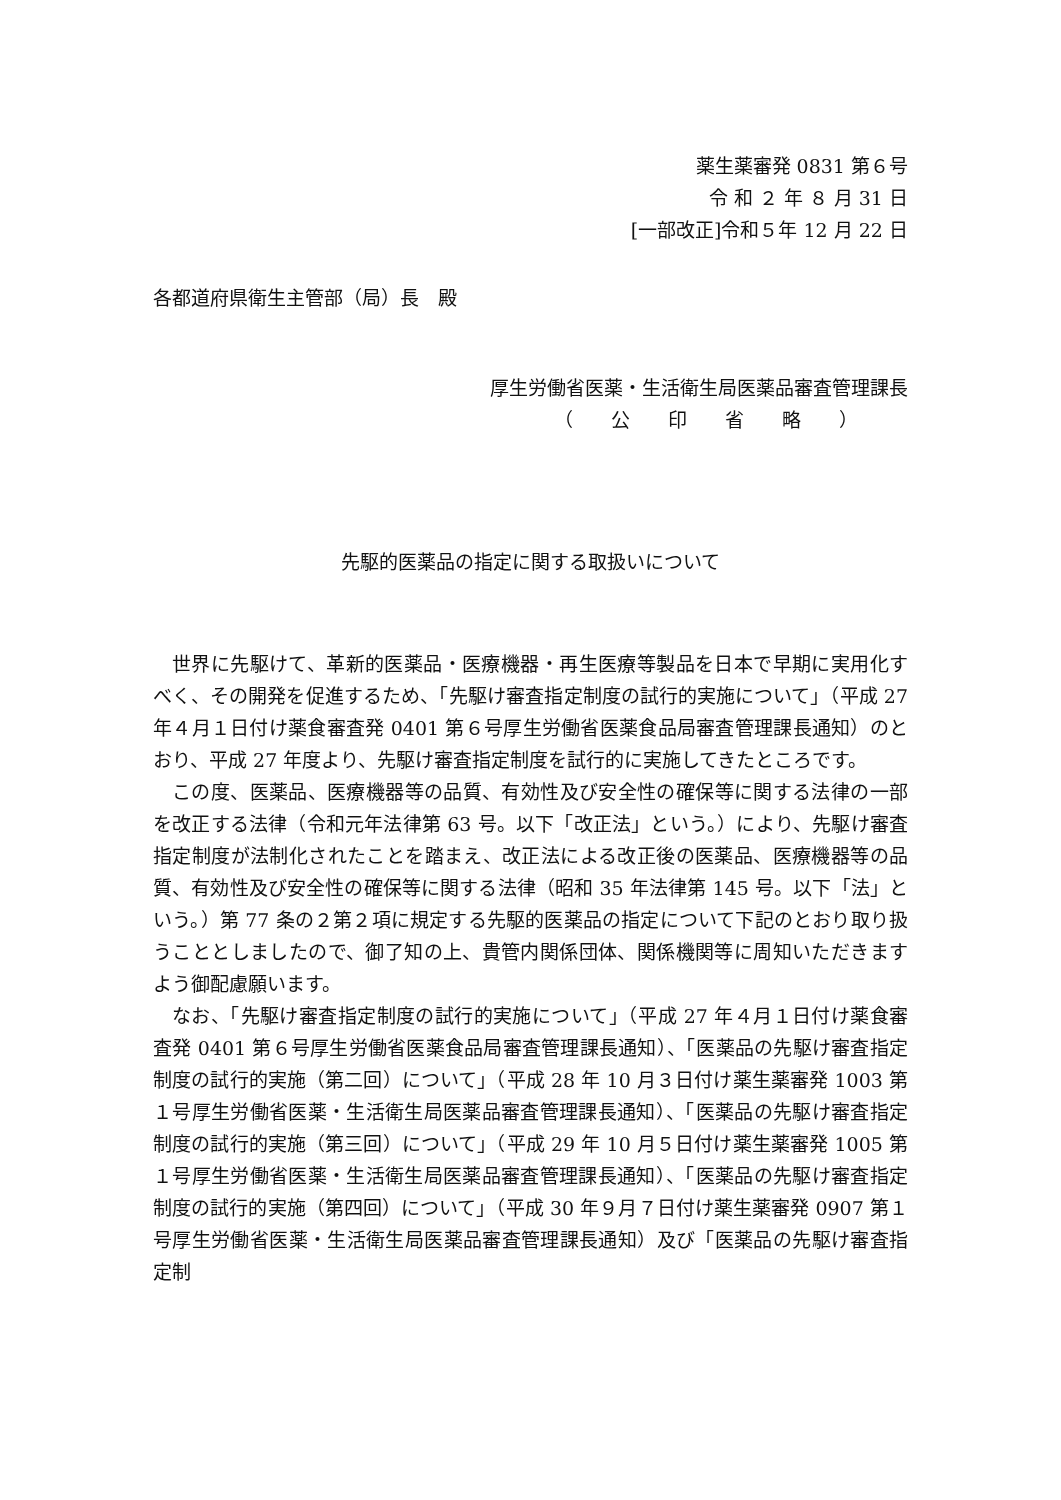薬生薬審発 0831 第６号
令 和 ２ 年 ８ 月 31 日
[一部改正]令和５年 12 月 22 日
各都道府県衛生主管部（局）長　殿
厚生労働省医薬・生活衛生局医薬品審査管理課長
（　　公　　印　　省　　略　　）
先駆的医薬品の指定に関する取扱いについて
世界に先駆けて、革新的医薬品・医療機器・再生医療等製品を日本で早期に実用化すべく、その開発を促進するため、「先駆け審査指定制度の試行的実施について」（平成 27 年４月１日付け薬食審査発 0401 第６号厚生労働省医薬食品局審査管理課長通知）のとおり、平成 27 年度より、先駆け審査指定制度を試行的に実施してきたところです。
この度、医薬品、医療機器等の品質、有効性及び安全性の確保等に関する法律の一部を改正する法律（令和元年法律第 63 号。以下「改正法」という。）により、先駆け審査指定制度が法制化されたことを踏まえ、改正法による改正後の医薬品、医療機器等の品質、有効性及び安全性の確保等に関する法律（昭和 35 年法律第 145 号。以下「法」という。）第 77 条の２第２項に規定する先駆的医薬品の指定について下記のとおり取り扱うこととしましたので、御了知の上、貴管内関係団体、関係機関等に周知いただきますよう御配慮願います。
なお、「先駆け審査指定制度の試行的実施について」（平成 27 年４月１日付け薬食審査発 0401 第６号厚生労働省医薬食品局審査管理課長通知）、「医薬品の先駆け審査指定制度の試行的実施（第二回）について」（平成 28 年 10 月３日付け薬生薬審発 1003 第１号厚生労働省医薬・生活衛生局医薬品審査管理課長通知）、「医薬品の先駆け審査指定制度の試行的実施（第三回）について」（平成 29 年 10 月５日付け薬生薬審発 1005 第１号厚生労働省医薬・生活衛生局医薬品審査管理課長通知）、「医薬品の先駆け審査指定制度の試行的実施（第四回）について」（平成 30 年９月７日付け薬生薬審発 0907 第１号厚生労働省医薬・生活衛生局医薬品審査管理課長通知）及び「医薬品の先駆け審査指定制